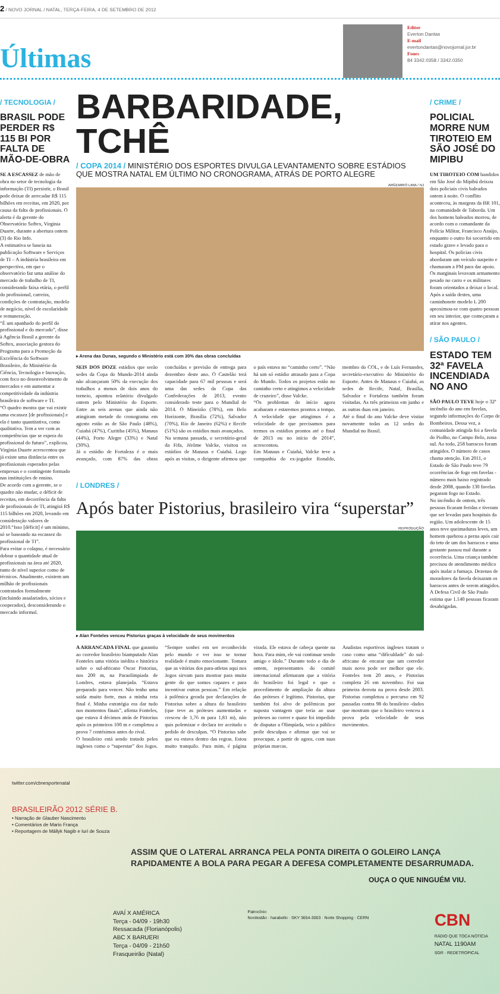2 / NOVO JORNAL / NATAL, TERÇA-FEIRA, 4 DE SETEMBRO DE 2012
Últimas
Editor
Everton Dantas
E-mail
evertondantas@novojornal.jor.br
Fones
84 3342.0358 / 3342.0350
/ TECNOLOGIA /
BRASIL PODE PERDER R$ 115 BI POR FALTA DE MÃO-DE-OBRA
SE A ESCASSEZ de mão de obra no setor de tecnologia da informação (TI) persistir, o Brasil pode deixar de arrecadar R$ 115 bilhões em receitas, em 2020, por causa da falta de profissionais. O alerta é da gerente do Observatório Softex, Virginia Duarte, durante a abertura ontem (3) do Rio Info.
A estimativa se baseia na publicação Software e Serviços de TI – A indústria brasileira em perspectiva, em que o observatório faz uma análise do mercado de trabalho de TI, considerando faixa etária, o perfil do profissional, carreira, condições de contratação, modelo de negócio, nível de escolaridade e remuneração.
“É um apanhado do perfil do profissional e do mercado”, disse à Agência Brasil a gerente da Softex, associação gestora do Programa para a Promoção da Excelência do Software Brasileiro, do Ministério da Ciência, Tecnologia e Inovação, com foco no desenvolvimento de mercados e em aumentar a competitividade da indústria brasileira de software e TI.
“O quadro mostra que vai existir uma escassez [de profissionais] e ela é tanto quantitativa, como qualitativa. Tem a ver com as competências que se espera do profissional do futuro”, explicou. Virginia Duarte acrescentou que já existe uma distância entre os profissionais esperados pelas empresas e o contingente formado nas instituições de ensino.
De acordo com a gerente, se o quadro não mudar, o déficit de receitas, em decorrência da falta de profissionais de TI, atingirá R$ 115 bilhões em 2020, levando em consideração valores de 2010.“Isso [déficit] é um mínimo, só se baseando na escassez do profissional de TI”.
Para evitar o colapso, é necessário dobrar a quantidade atual de profissionais na área até 2020, tanto de nível superior como de técnicos. Atualmente, existem um milhão de profissionais contratados formalmente (incluindo assalariados, sócios e cooperados), desconsiderando o mercado informal.
BARBARIDADE, TCHÊ
/ COPA 2014 / MINISTÉRIO DOS ESPORTES DIVULGA LEVANTAMENTO SOBRE ESTÁDIOS QUE MOSTRA NATAL EM ÚLTIMO NO CRONOGRAMA, ATRÁS DE PORTO ALEGRE
ARGEMIRO LIMA / NJ
▸ Arena das Dunas, segundo o Ministério está com 30% das obras concluídas
SEIS DOS DOZE estádios que serão sedes da Copa do Mundo-2014 ainda não alcançaram 50% da execução dos trabalhos a menos de dois anos do torneio, apontou relatório divulgado ontem pelo Ministério do Esporte. Entre as seis arenas que ainda não atingiram metade do cronograma em agosto estão as de São Paulo (48%), Cuiabá (47%), Curitiba (45%), Manaus (44%), Porto Alegre (33%) e Natal (30%).
Já o estádio de Fortaleza é o mais avançado, com 87% das obras concluídas e previsão de entrega para dezembro deste ano. O Castelão terá capacidade para 67 mil pessoas e será uma das sedes da Copa das Confederações de 2013, evento considerado teste para o Mundial de 2014. O Mineirão (78%), em Belo Horizonte, Brasília (72%), Salvador (70%), Rio de Janeiro (62%) e Recife (51%) são os estádios mais avançados.
Na semana passada, o secretário-geral da Fifa, Jérôme Valcke, visitou os estádios de Manaus e Cuiabá. Logo após as visitas, o dirigente afirmou que o país estava no “caminho certo”. “Não há um só estádio atrasado para a Copa do Mundo. Todos os projetos estão no caminho certo e atingimos a velocidade de cruzeiro”, disse Valcke.
“Os problemas do início agora acabaram e estaremos prontos a tempo. A velocidade que atingimos é a velocidade de que precisamos para termos os estádios prontos até o final de 2013 ou no início de 2014”, acrescentou.
Em Manaus e Cuiabá, Valcke teve a companhia do ex-jogador Ronaldo, membro do COL, e de Luís Fernandes, secretário-executivo do Ministério do Esporte. Antes de Manaus e Cuiabá, as sedes de Recife, Natal, Brasília, Salvador e Fortaleza também foram visitadas. As três primeiras em junho e as outras duas em janeiro.
Até o final do ano Valcke deve visitar novamente todas as 12 sedes do Mundial no Brasil.
/ LONDRES /
Após bater Pistorius, brasileiro vira “superstar”
REPRODUÇÃO
▸ Alan Fonteles venceu Pistorius graças à velocidade de seus movimentos
A ARRANCADA FINAL que garantiu ao corredor brasileiro biamputado Alan Fonteles uma vitória inédita e histórica sobre o sul-africano Oscar Pistorius, nos 200 m, na Paraolímpiada de Londres, estava planejada. “Estava preparado para vencer. Não tenho uma saída muito forte, mas a minha reta final é. Minha estratégia era dar tudo nos momentos finais”, afirma Fonteles, que estava 4 décimos atrás de Pistorius após os primeiros 100 m e completou a prova 7 centésimos antes do rival.
O brasileiro está sendo tratado pelos ingleses como o “superstar” dos Jogos. “Sempre sonhei em ser reconhecido pelo mundo e ver isso se tornar realidade é muito emocionante. Tomara que as vitórias dos para-atletas aqui nos Jogos sirvam para mostrar para muita gente do que somos capazes e para incentivar outras pessoas.” Em relação à polêmica gerada por declarações de Pistorius sobre a altura do brasileiro (que teve as próteses aumentadas e cresceu de 1,76 m para 1,81 m), não quis polemizar e declara ter aceitado o pedido de desculpas. “O Pistorius sabe que eu estava dentro das regras. Estou muito tranquilo. Para mim, é página virada. Ele estava de cabeça quente na hora. Para mim, ele vai continuar sendo amigo e ídolo.” Durante todo o dia de ontem, representantes do comitê internacional afirmaram que a vitória do brasileiro foi legal e que o procedimento de ampliação da altura das próteses é legítimo. Pistorius, que também foi alvo de polêmicas por suposta vantagem que teria ao usar próteses ao correr e quase foi impedido de disputar a Olimpíada, veio a público pedir desculpas e afirmar que vai se preocupar, a partir de agora, com suas próprias marcas.
Analistas esportivos ingleses tratam o caso como uma “dificuldade” do sul-africano de encarar que um corredor mais novo pode ser melhor que ele. Fonteles tem 20 anos, e Pistorius completa 26 em novembro. Foi sua primeira derrota na prova desde 2003. Pistorius completou o percurso em 92 passadas contra 98 do brasileiro -dados que mostram que o brasileiro venceu a prova pela velocidade de seus movimentos.
/ CRIME /
POLICIAL MORRE NUM TIROTEIO EM SÃO JOSÉ DO MIPIBU
UM TIROTEIO COM bandidos em São José do Mipibú deixou dois policiais civis baleados ontem à noite. O conflito aconteceu, às margens da BR 101, na comunidade de Taborda. Um dos homens baleados morreu, de acordo com o comandante da Polícia Militar, Francisco Araújo, enquanto o outro foi socorrido em estado grave e levado para o hospital. Os policias civis abordaram um veículo suspeito e chamaram a PM para dar apoio. Os marginais levavam armamento pesado no carro e os militares foram orientados a deixar o local. Após a saída destes, uma caminhonete modelo L 200 aproximou-se com quatro pessoas em seu interior, que começaram a atirar nos agentes.
/ SÃO PAULO /
ESTADO TEM 32ª FAVELA INCENDIADA NO ANO
SÃO PAULO TEVE hoje o 32º incêndio do ano em favelas, segundo informações do Corpo de Bombeiros. Dessa vez, a comunidade atingida foi a favela do Piolho, no Campo Belo, zona sul. Ao todo, 258 barracos foram atingidos. O número de casos chama atenção. Em 2011, o Estado de São Paulo teve 79 ocorrências de fogo em favelas - número mais baixo registrado desde 2008, quando 130 favelas pegaram fogo no Estado.
No incêndio de ontem, três pessoas ficaram feridas e tiveram que ser levadas para hospitais da região. Um adolescente de 15 anos teve queimaduras leves, um homem quebrou a perna após cair do teto de um dos barracos e uma gestante passou mal durante a ocorrência. Uma criança também precisou de atendimento médico após inalar a fumaça. Dezenas de moradores da favela deixaram os barracos antes de serem atingidos. A Defesa Civil de São Paulo estima que 1.140 pessoas ficaram desabrigadas.
twitter.com/cbnesportenatal
BRASILEIRÃO 2012 SÉRIE B.
• Narração de Glauber Nascimento
• Comentários de Mario França
• Reportagem de Mállyk Nagib e Iuri de Souza
ASSIM QUE O LATERAL ARRANCA PELA PONTA DIREITA O GOLEIRO LANÇA RAPIDAMENTE A BOLA PARA PEGAR A DEFESA COMPLETAMENTE DESARRUMADA.
OUÇA O QUE NINGUÉM VIU.
AVAÍ X AMÉRICA
Terça - 04/09 - 19h30
Ressacada (Florianópolis)
ABC X BARUERI
Terça - 04/09 - 21h50
Frasqueirão (Natal)
Patrocínio
Nordestão · harabello · SKY 3654-3003 · Norte Shopping · CERN
CBN
RÁDIO QUE TOCA NOTÍCIA
NATAL 1190AM
SGR · REDETROPICAL